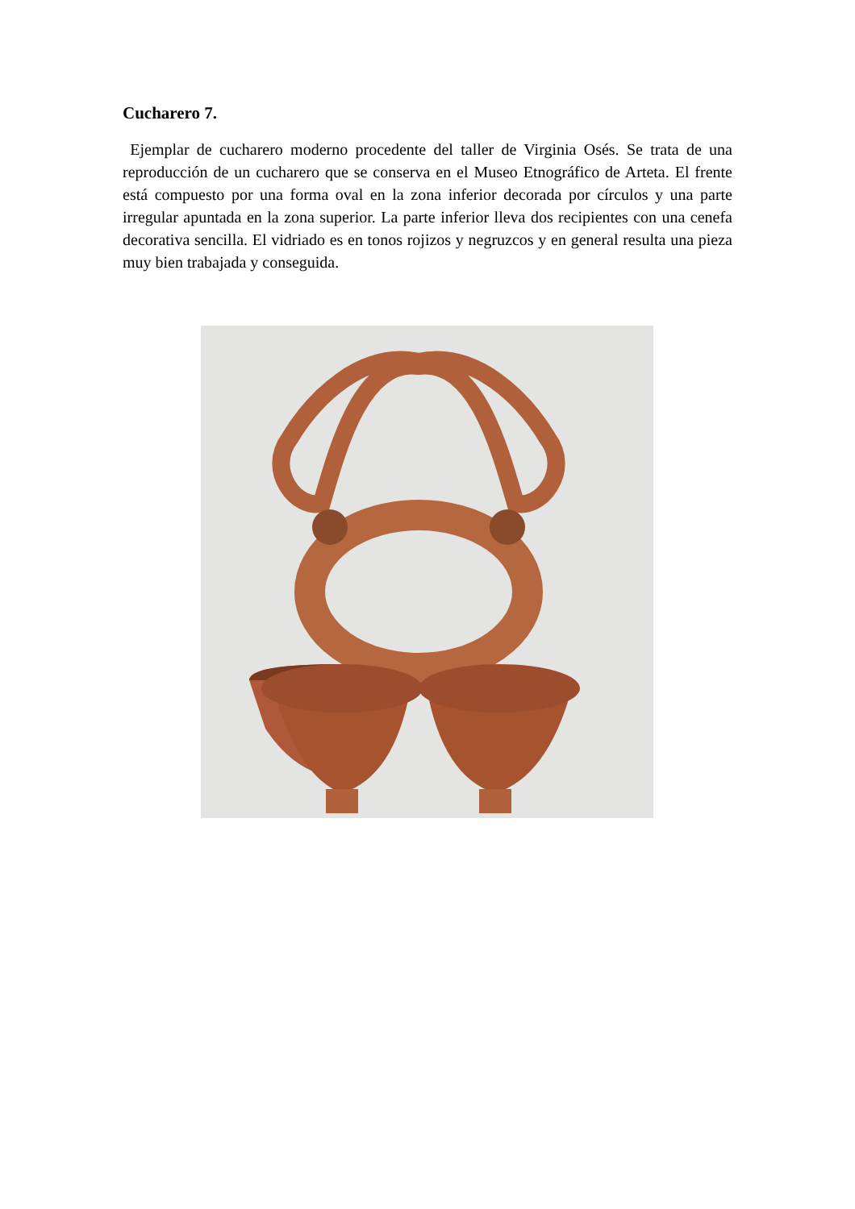Cucharero 7.
Ejemplar de cucharero moderno procedente del taller de Virginia Osés. Se trata de una reproducción de un cucharero que se conserva en el Museo Etnográfico de Arteta. El frente está compuesto por una forma oval en la zona inferior decorada por círculos y una parte irregular apuntada en la zona superior. La parte inferior lleva dos recipientes con una cenefa decorativa sencilla. El vidriado es en tonos rojizos y negruzcos y en general resulta una pieza muy bien trabajada y conseguida.